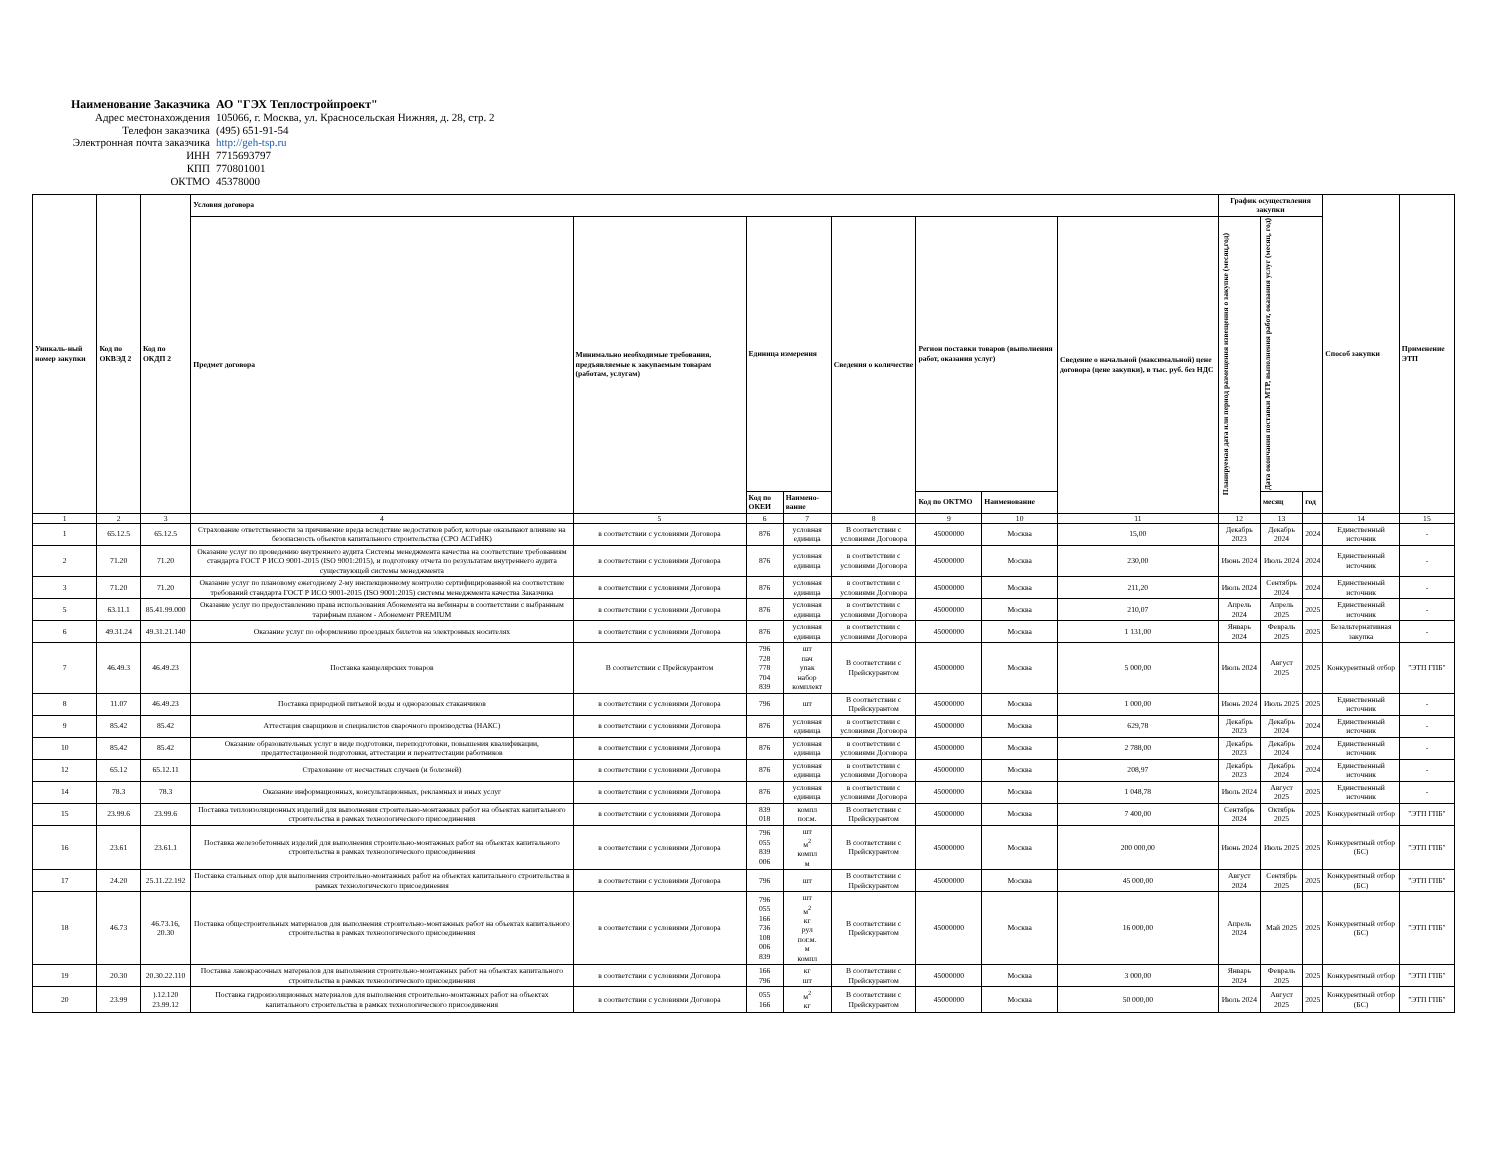Наименование Заказчика АО "ГЭХ Теплостройпроект"
Адрес местонахождения 105066, г. Москва, ул. Красносельская Нижняя, д. 28, стр. 2
Телефон заказчика (495) 651-91-54
Электронная почта заказчика http://geh-tsp.ru
ИНН 7715693797
КПП 770801001
ОКТМО 45378000
| Уникаль-ный номер закупки | Код по ОКВЭД 2 | Код по ОКДП 2 | Условия договора | | | | | | | | График осуществления закупки | | | Способ закупки | Применение ЭТП |
| --- | --- | --- | --- | --- | --- | --- | --- | --- | --- | --- | --- | --- | --- | --- | --- |
| | | | Предмет договора | Минимально необходимые требования, предъявляемые к закупаемым товарам (работам, услугам) | Единица измерения | | Сведения о количестве | Регион поставки товаров (выполнения работ, оказания услуг) | | Сведение о начальной (максимальной) цене договора (цене закупки), в тыс. руб. без НДС | Планируемая дата или период размещения извещения о закупке (месяц,год) | Дата окончания поставки МТР, выполнения работ, оказания услуг (месяц, год) | | | |
| | | | | | Код по ОКЕИ | Наимено-вание | | Код по ОКТМО | Наименование | | | месяц | год | | |
| 1 | 2 | 3 | 4 | 5 | 6 | 7 | 8 | 9 | 10 | 11 | 12 | 13 | | 14 | 15 |
| 1 | 65.12.5 | 65.12.5 | Страхование ответственности за причинение вреда вследствие недостатков работ, которые оказывают влияние на безопасность объектов капитального строительства (СРО АСГиНК) | в соответствии с условиями Договора | 876 | условная единица | В соответствии с условиями Договора | 45000000 | Москва | 15,00 | Декабрь 2023 | Декабрь 2024 | 2024 | Единственный источник | - |
| 2 | 71.20 | 71.20 | Оказание услуг по проведению внутреннего аудита Системы менеджмента качества на соответствие требованиям стандарта ГОСТ Р ИСО 9001-2015 (ISO 9001:2015), и подготовку отчета по результатам внутреннего аудита существующей системы менеджмента | в соответствии с условиями Договора | 876 | условная единица | в соответствии с условиями Договора | 45000000 | Москва | 230,00 | Июнь 2024 | Июль 2024 | 2024 | Единственный источник | - |
| 3 | 71.20 | 71.20 | Оказание услуг по плановому ежегодному 2-му инспекционному контролю сертифицированной на соответствие требований стандарта ГОСТ Р ИСО 9001-2015 (ISO 9001:2015) системы менеджмента качества Заказчика | в соответствии с условиями Договора | 876 | условная единица | в соответствии с условиями Договора | 45000000 | Москва | 211,20 | Июль 2024 | Сентябрь 2024 | 2024 | Единственный источник | - |
| 5 | 63.11.1 | 85.41.99.000 | Оказание услуг по предоставлению права использования Абонемента на вебинары в соответствии с выбранным тарифным планом - Абонемент PREMIUM | в соответствии с условиями Договора | 876 | условная единица | в соответствии с условиями Договора | 45000000 | Москва | 210,07 | Апрель 2024 | Апрель 2025 | 2025 | Единственный источник | - |
| 6 | 49.31.24 | 49.31.21.140 | Оказание услуг по оформлению проездных билетов на электронных носителях | в соответствии с условиями Договора | 876 | условная единица | в соответствии с условиями Договора | 45000000 | Москва | 1 131,00 | Январь 2024 | Февраль 2025 | 2025 | Безальтернативная закупка | - |
| 7 | 46.49.3 | 46.49.23 | Поставка канцелярских товаров | В соответствии с Прейскурантом | 796 728 778 704 839 | шт пач упак набор комплект | В соответствии с Прейскурантом | 45000000 | Москва | 5 000,00 | Июль 2024 | Август 2025 | 2025 | Конкурентный отбор | "ЭТП ГПБ" |
| 8 | 11.07 | 46.49.23 | Поставка природной питьевой воды и одноразовых стаканчиков | в соответствии с условиями Договора | 796 | шт | В соответствии с Прейскурантом | 45000000 | Москва | 1 000,00 | Июнь 2024 | Июль 2025 | 2025 | Единственный источник | - |
| 9 | 85.42 | 85.42 | Аттестация сварщиков и специалистов сварочного производства (НАКС) | в соответствии с условиями Договора | 876 | условная единица | в соответствии с условиями Договора | 45000000 | Москва | 629,78 | Декабрь 2023 | Декабрь 2024 | 2024 | Единственный источник | - |
| 10 | 85.42 | 85.42 | Оказание образовательных услуг в виде подготовки, переподготовки, повышения квалификации, предаттестационной подготовки, аттестации и переаттестации работников | в соответствии с условиями Договора | 876 | условная единица | в соответствии с условиями Договора | 45000000 | Москва | 2 788,00 | Декабрь 2023 | Декабрь 2024 | 2024 | Единственный источник | - |
| 12 | 65.12 | 65.12.11 | Страхование от несчастных случаев (и болезней) | в соответствии с условиями Договора | 876 | условная единица | в соответствии с условиями Договора | 45000000 | Москва | 208,97 | Декабрь 2023 | Декабрь 2024 | 2024 | Единственный источник | - |
| 14 | 78.3 | 78.3 | Оказание информационных, консультационных, рекламных и иных услуг | в соответствии с условиями Договора | 876 | условная единица | в соответствии с условиями Договора | 45000000 | Москва | 1 048,78 | Июль 2024 | Август 2025 | 2025 | Единственный источник | - |
| 15 | 23.99.6 | 23.99.6 | Поставка теплоизоляционных изделий для выполнения строительно-монтажных работ на объектах капитального строительства в рамках технологического присоединения | в соответствии с условиями Договора | 839 018 | компл пог.м. | В соответствии с Прейскурантом | 45000000 | Москва | 7 400,00 | Сентябрь 2024 | Октябрь 2025 | 2025 | Конкурентный отбор | "ЭТП ГПБ" |
| 16 | 23.61 | 23.61.1 | Поставка железобетонных изделий для выполнения строительно-монтажных работ на объектах капитального строительства в рамках технологического присоединения | в соответствии с условиями Договора | 796 055 839 006 | шт м<sup>2</sup> компл м | В соответствии с Прейскурантом | 45000000 | Москва | 200 000,00 | Июнь 2024 | Июль 2025 | 2025 | Конкурентный отбор (БС) | "ЭТП ГПБ" |
| 17 | 24.20 | 25.11.22.192 | Поставка стальных опор для выполнения строительно-монтажных работ на объектах капитального строительства в рамках технологического присоединения | в соответствии с условиями Договора | 796 | шт | В соответствии с Прейскурантом | 45000000 | Москва | 45 000,00 | Август 2024 | Сентябрь 2025 | 2025 | Конкурентный отбор (БС) | "ЭТП ГПБ" |
| 18 | 46.73 | 46.73.16, 20.30 | Поставка общестроительных материалов для выполнения строительно-монтажных работ на объектах капитального строительства в рамках технологического присоединения | в соответствии с условиями Договора | 796 055 166 736 108 006 839 | шт м<sup>2</sup> кг рул пог.м. м компл | В соответствии с Прейскурантом | 45000000 | Москва | 16 000,00 | Апрель 2024 | Май 2025 | 2025 | Конкурентный отбор (БС) | "ЭТП ГПБ" |
| 19 | 20.30 | 20.30.22.110 | Поставка лакокрасочных материалов для выполнения строительно-монтажных работ на объектах капитального строительства в рамках технологического присоединения | в соответствии с условиями Договора | 166 796 | кг шт | В соответствии с Прейскурантом | 45000000 | Москва | 3 000,00 | Январь 2024 | Февраль 2025 | 2025 | Конкурентный отбор | "ЭТП ГПБ" |
| 20 | 23.99 | ).12.120 23.99.12 | Поставка гидроизоляционных материалов для выполнения строительно-монтажных работ на объектах капитального строительства в рамках технологического присоединения | в соответствии с условиями Договора | 055 166 | м<sup>2</sup> кг | В соответствии с Прейскурантом | 45000000 | Москва | 50 000,00 | Июль 2024 | Август 2025 | 2025 | Конкурентный отбор (БС) | "ЭТП ГПБ" |